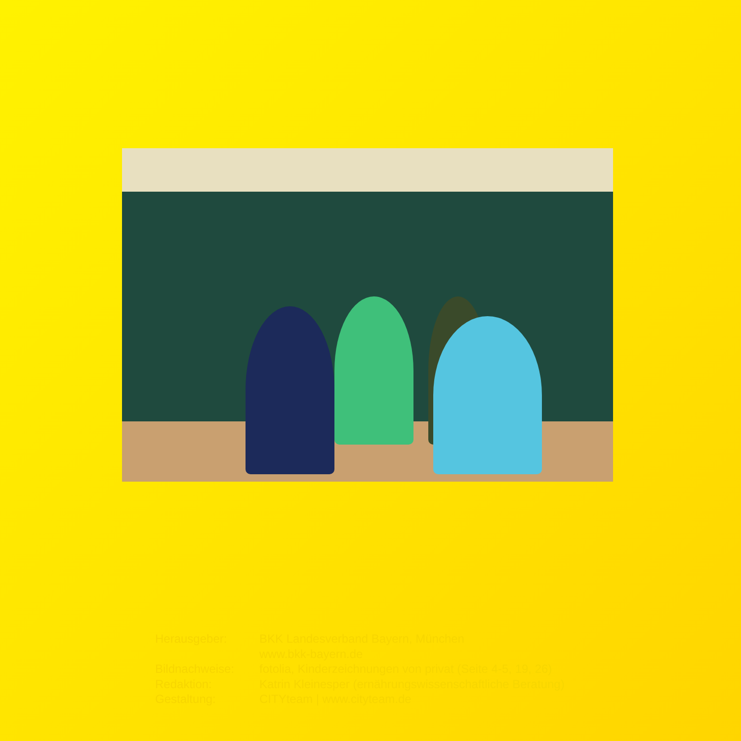| Herausgeber: | BKK Landesverband Bayern, München www.bkk-bayern.de |
| Bildnachweise: | fotolia, Kinderzeichnungen von privat (Seite 4-5, 19, 26) |
| Redaktion: | Katrin Kleinesper (ernährungswissenschaftliche Beratung) |
| Gestaltung: | CITYteam / www.cityteam.de |